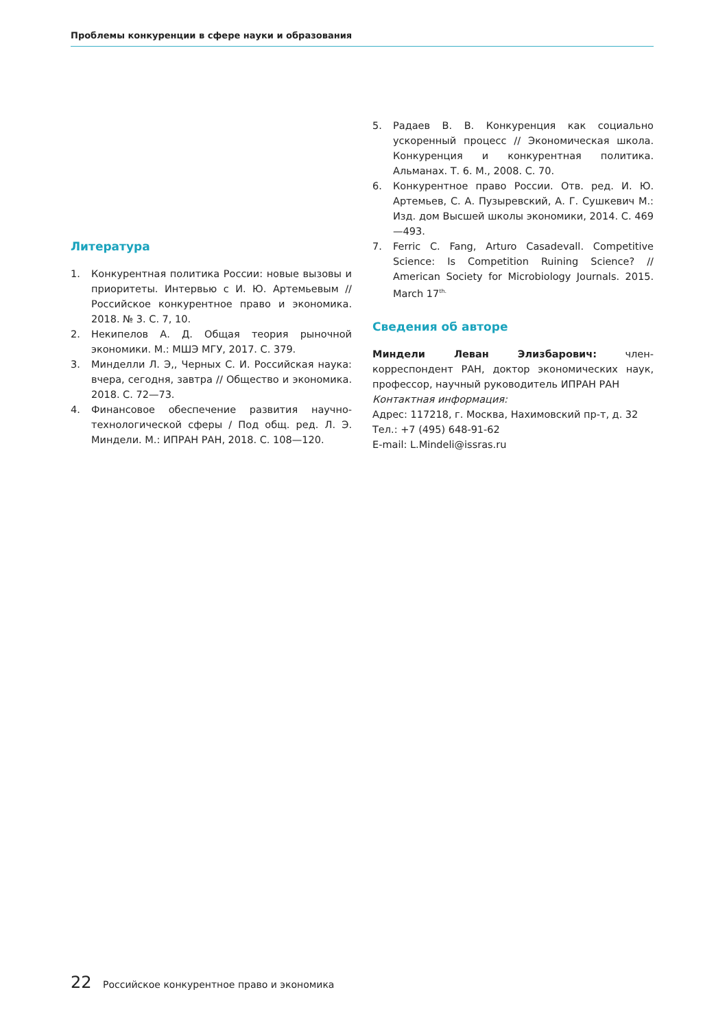Проблемы конкуренции в сфере науки и образования
Литература
1. Конкурентная политика России: новые вызовы и приоритеты. Интервью с И. Ю. Артемьевым // Российское конкурентное право и экономика. 2018. № 3. С. 7, 10.
2. Некипелов А. Д. Общая теория рыночной экономики. М.: МШЭ МГУ, 2017. С. 379.
3. Минделли Л. Э,, Черных С. И. Российская наука: вчера, сегодня, завтра // Общество и экономика. 2018. С. 72—73.
4. Финансовое обеспечение развития научно-технологической сферы / Под общ. ред. Л. Э. Миндели. М.: ИПРАН РАН, 2018. С. 108—120.
5. Радаев В. В. Конкуренция как социально ускоренный процесс // Экономическая школа. Конкуренция и конкурентная политика. Альманах. Т. 6. М., 2008. С. 70.
6. Конкурентное право России. Отв. ред. И. Ю. Артемьев, С. А. Пузыревский, А. Г. Сушкевич М.: Изд. дом Высшей школы экономики, 2014. С. 469—493.
7. Ferric C. Fang, Arturo Casadevall. Competitive Science: Is Competition Ruining Science? // American Society for Microbiology Journals. 2015. March 17<sup>th.</sup>
Сведения об авторе
Миндели Леван Элизбарович: член-корреспондент РАН, доктор экономических наук, профессор, научный руководитель ИПРАН РАН
Контактная информация:
Адрес: 117218, г. Москва, Нахимовский пр-т, д. 32
Тел.: +7 (495) 648-91-62
E-mail: L.Mindeli@issras.ru
22 Российское конкурентное право и экономика